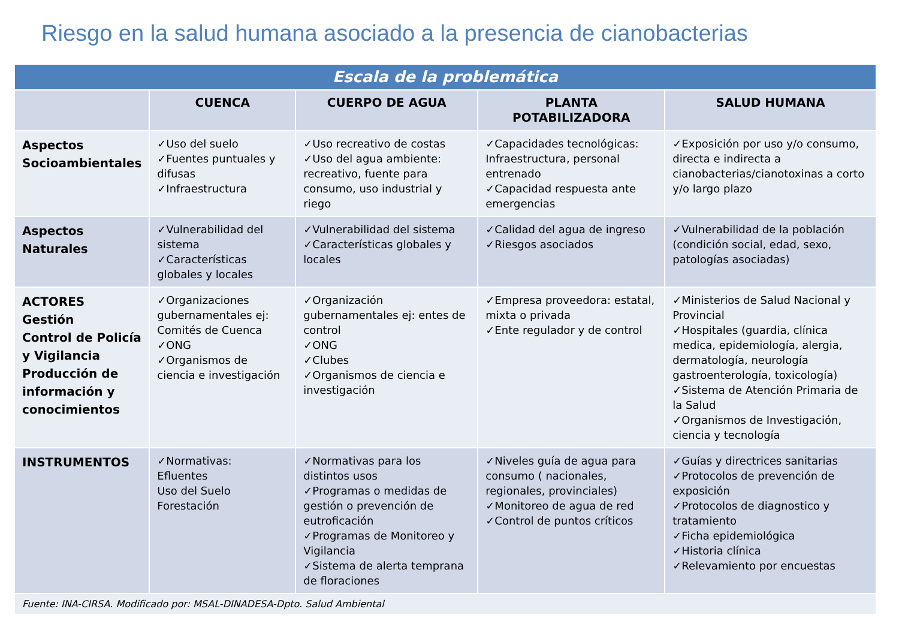Riesgo en la salud humana asociado a la presencia de cianobacterias
| Escala de la problemática | | | | |
| --- | --- | --- | --- | --- |
| | CUENCA | CUERPO DE AGUA | PLANTA POTABILIZADORA | SALUD HUMANA |
| Aspectos Socioambientales | ✓Uso del suelo ✓Fuentes puntuales y difusas ✓Infraestructura | ✓Uso recreativo de costas ✓Uso del agua ambiente: recreativo, fuente para consumo, uso industrial y riego | ✓Capacidades tecnológicas: Infraestructura, personal entrenado ✓Capacidad respuesta ante emergencias | ✓Exposición por uso y/o consumo, directa e indirecta a cianobacterias/cianotoxinas a corto y/o largo plazo |
| Aspectos Naturales | ✓Vulnerabilidad del sistema ✓Características globales y locales | ✓Vulnerabilidad del sistema ✓Características globales y locales | ✓Calidad del agua de ingreso ✓Riesgos asociados | ✓Vulnerabilidad de la población (condición social, edad, sexo, patologías asociadas) |
| ACTORES Gestión Control de Policía y Vigilancia Producción de información y conocimientos | ✓Organizaciones gubernamentales ej: Comités de Cuenca ✓ONG ✓Organismos de ciencia e investigación | ✓Organización gubernamentales ej: entes de control ✓ONG ✓Clubes ✓Organismos de ciencia e investigación | ✓Empresa proveedora: estatal, mixta o privada ✓Ente regulador y de control | ✓Ministerios de Salud Nacional y Provincial ✓Hospitales (guardia, clínica medica, epidemiología, alergia, dermatología, neurología gastroenterología, toxicología) ✓Sistema de Atención Primaria de la Salud ✓Organismos de Investigación, ciencia y tecnología |
| INSTRUMENTOS | ✓Normativas: Efluentes Uso del Suelo Forestación | ✓Normativas para los distintos usos ✓Programas o medidas de gestión o prevención de eutroficación ✓Programas de Monitoreo y Vigilancia ✓Sistema de alerta temprana de floraciones | ✓Niveles guía de agua para consumo ( nacionales, regionales, provinciales) ✓Monitoreo de agua de red ✓Control de puntos críticos | ✓Guías y directrices sanitarias ✓Protocolos de prevención de exposición ✓Protocolos de diagnostico y tratamiento ✓Ficha epidemiológica ✓Historia clínica ✓Relevamiento por encuestas |
| Fuente: INA-CIRSA. Modificado por: MSAL-DINADESA-Dpto. Salud Ambiental | | | | |